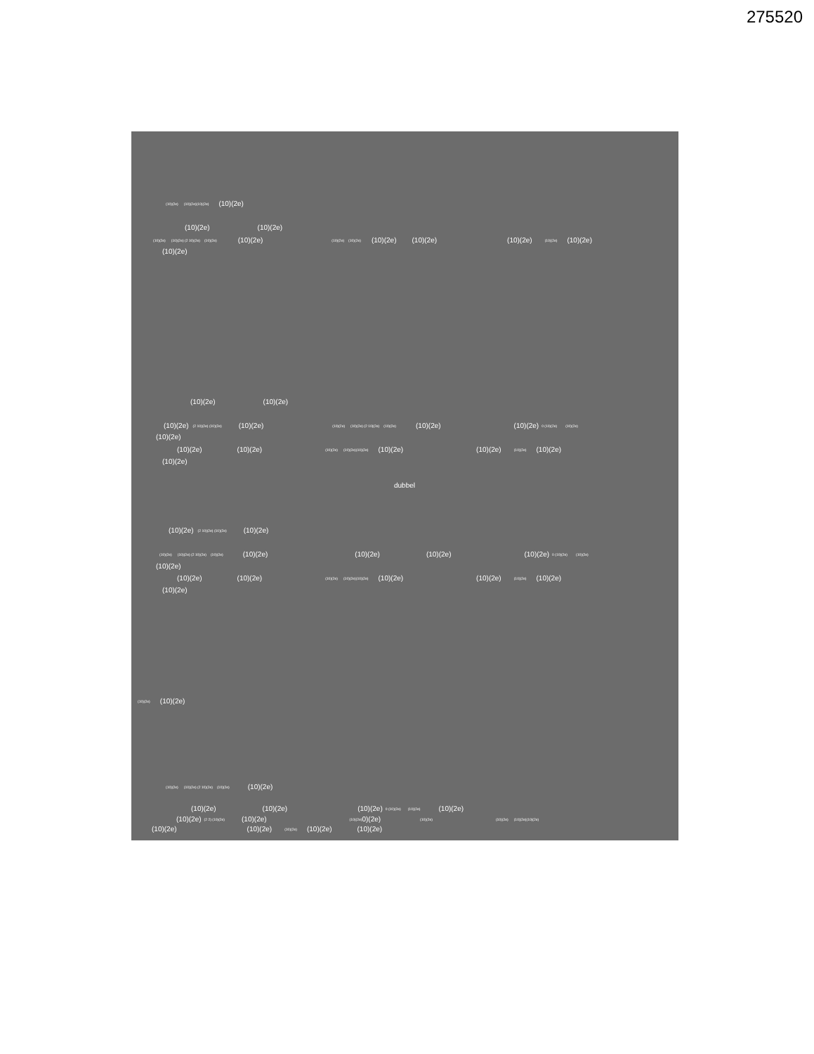275520
(10)(2e) (10)(2e)(10)(2e) (10)(2e)
(10)(2e) (10)(2e)
(10)(2e) (10)(2e) (2 10)(2e) (10)(2e) (10)(2e) (10)(2e) (10)(2e) (10)(2e) (10)(2e) (10)(2e) (10)(2e) (10)(2e)
(10)(2e)
(10)(2e) (10)(2e)
(10)(2e) (2 10)(2e) (10)(2e) (10)(2e) (10)(2e) (10)(2e) (2 10)(2e) (10)(2e) (10)(2e) (10)(2e) 0 (10)(2e) (10)(2e)
(10)(2e)
(10)(2e) (10)(2e) (10)(2e) (10)(2e)(10)(2e) (10)(2e) (10)(2e) (10)(2e) (10)(2e)
(10)(2e)
dubbel
(10)(2e) (2 10)(2e) (10)(2e) (10)(2e)
(10)(2e) (10)(2e) (2 10)(2e) (10)(2e) (10)(2e) (10)(2e) (10)(2e) (10)(2e) 0 (10)(2e) (10)(2e)
(10)(2e)
(10)(2e) (10)(2e) (10)(2e) (10)(2e)(10)(2e) (10)(2e) (10)(2e) (10)(2e) (10)(2e)
(10)(2e)
(10)(2e) (10)(2e)
(10)(2e) (10)(2e) (2 10)(2e) (10)(2e) (10)(2e)
(10)(2e) (10)(2e) (10)(2e) 0 (10)(2e) (10)(2e) (10)(2e)
(10)(2e) (2 2) (10)(2e) (10)(2e) (10)(2e) 0)(2e) (10)(2e) (10)(2e) (10)(2e)(10)(2e)
(10)(2e) (10)(2e) (10)(2e) (10)(2e) (10)(2e)